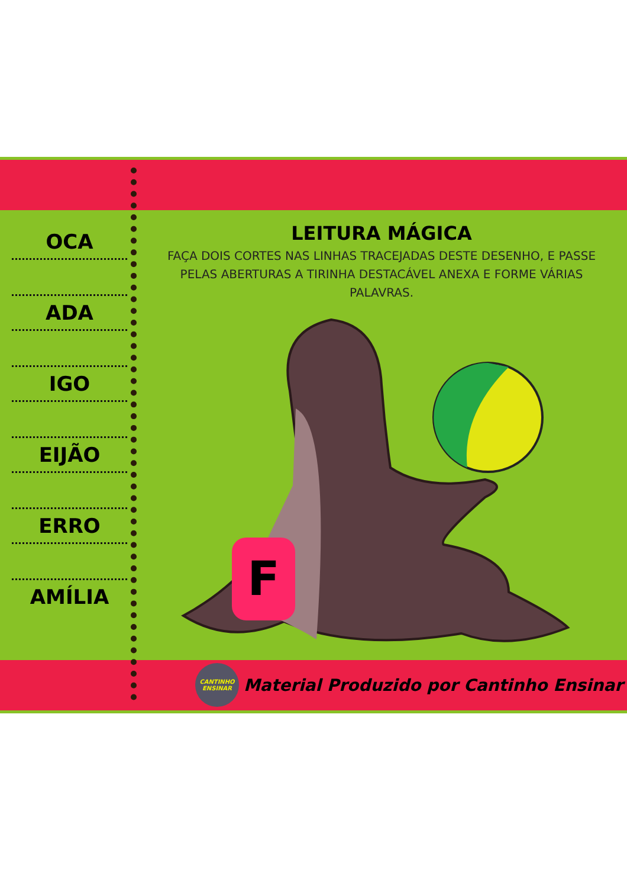OCA
ADA
IGO
EIJÃO
ERRO
AMÍLIA
LEITURA MÁGICA
FAÇA DOIS CORTES NAS LINHAS TRACEJADAS DESTE DESENHO, E PASSE PELAS ABERTURAS A TIRINHA DESTACÁVEL ANEXA E FORME VÁRIAS PALAVRAS.
F
CANTINHO ENSINAR
Material Produzido por Cantinho Ensinar